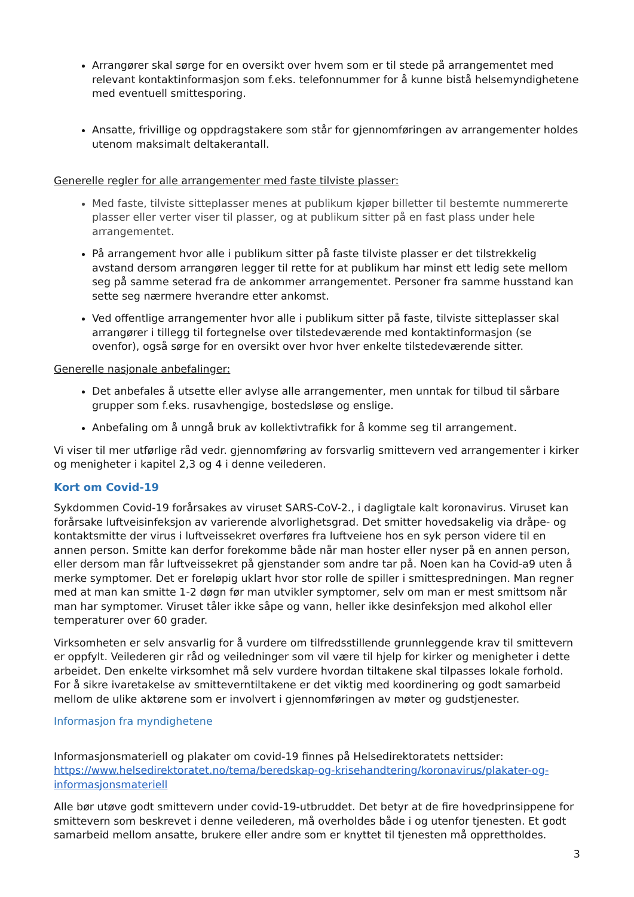Arrangører skal sørge for en oversikt over hvem som er til stede på arrangementet med relevant kontaktinformasjon som f.eks. telefonnummer for å kunne bistå helsemyndighetene med eventuell smittesporing.
Ansatte, frivillige og oppdragstakere som står for gjennomføringen av arrangementer holdes utenom maksimalt deltakerantall.
Generelle regler for alle arrangementer med faste tilviste plasser:
Med faste, tilviste sitteplasser menes at publikum kjøper billetter til bestemte nummererte plasser eller verter viser til plasser, og at publikum sitter på en fast plass under hele arrangementet.
På arrangement hvor alle i publikum sitter på faste tilviste plasser er det tilstrekkelig avstand dersom arrangøren legger til rette for at publikum har minst ett ledig sete mellom seg på samme seterad fra de ankommer arrangementet. Personer fra samme husstand kan sette seg nærmere hverandre etter ankomst.
Ved offentlige arrangementer hvor alle i publikum sitter på faste, tilviste sitteplasser skal arrangører i tillegg til fortegnelse over tilstedeværende med kontaktinformasjon (se ovenfor), også sørge for en oversikt over hvor hver enkelte tilstedeværende sitter.
Generelle nasjonale anbefalinger:
Det anbefales å utsette eller avlyse alle arrangementer, men unntak for tilbud til sårbare grupper som f.eks. rusavhengige, bostedsløse og enslige.
Anbefaling om å unngå bruk av kollektivtrafikk for å komme seg til arrangement.
Vi viser til mer utførlige råd vedr. gjennomføring av forsvarlig smittevern ved arrangementer i kirker og menigheter i kapitel 2,3 og 4 i denne veilederen.
Kort om Covid-19
Sykdommen Covid-19 forårsakes av viruset SARS-CoV-2., i dagligtale kalt koronavirus. Viruset kan forårsake luftveisinfeksjon av varierende alvorlighetsgrad. Det smitter hovedsakelig via dråpe- og kontaktsmitte der virus i luftveissekret overføres fra luftveiene hos en syk person videre til en annen person. Smitte kan derfor forekomme både når man hoster eller nyser på en annen person, eller dersom man får luftveissekret på gjenstander som andre tar på. Noen kan ha Covid-a9 uten å merke symptomer. Det er foreløpig uklart hvor stor rolle de spiller i smittespredningen. Man regner med at man kan smitte 1-2 døgn før man utvikler symptomer, selv om man er mest smittsom når man har symptomer. Viruset tåler ikke såpe og vann, heller ikke desinfeksjon med alkohol eller temperaturer over 60 grader.
Virksomheten er selv ansvarlig for å vurdere om tilfredsstillende grunnleggende krav til smittevern er oppfylt. Veilederen gir råd og veiledninger som vil være til hjelp for kirker og menigheter i dette arbeidet. Den enkelte virksomhet må selv vurdere hvordan tiltakene skal tilpasses lokale forhold. For å sikre ivaretakelse av smitteverntiltakene er det viktig med koordinering og godt samarbeid mellom de ulike aktørene som er involvert i gjennomføringen av møter og gudstjenester.
Informasjon fra myndighetene
Informasjonsmateriell og plakater om covid-19 finnes på Helsedirektoratets nettsider: https://www.helsedirektoratet.no/tema/beredskap-og-krisehandtering/koronavirus/plakater-og-informasjonsmateriell
Alle bør utøve godt smittevern under covid-19-utbruddet. Det betyr at de fire hovedprinsippene for smittevern som beskrevet i denne veilederen, må overholdes både i og utenfor tjenesten. Et godt samarbeid mellom ansatte, brukere eller andre som er knyttet til tjenesten må opprettholdes.
3